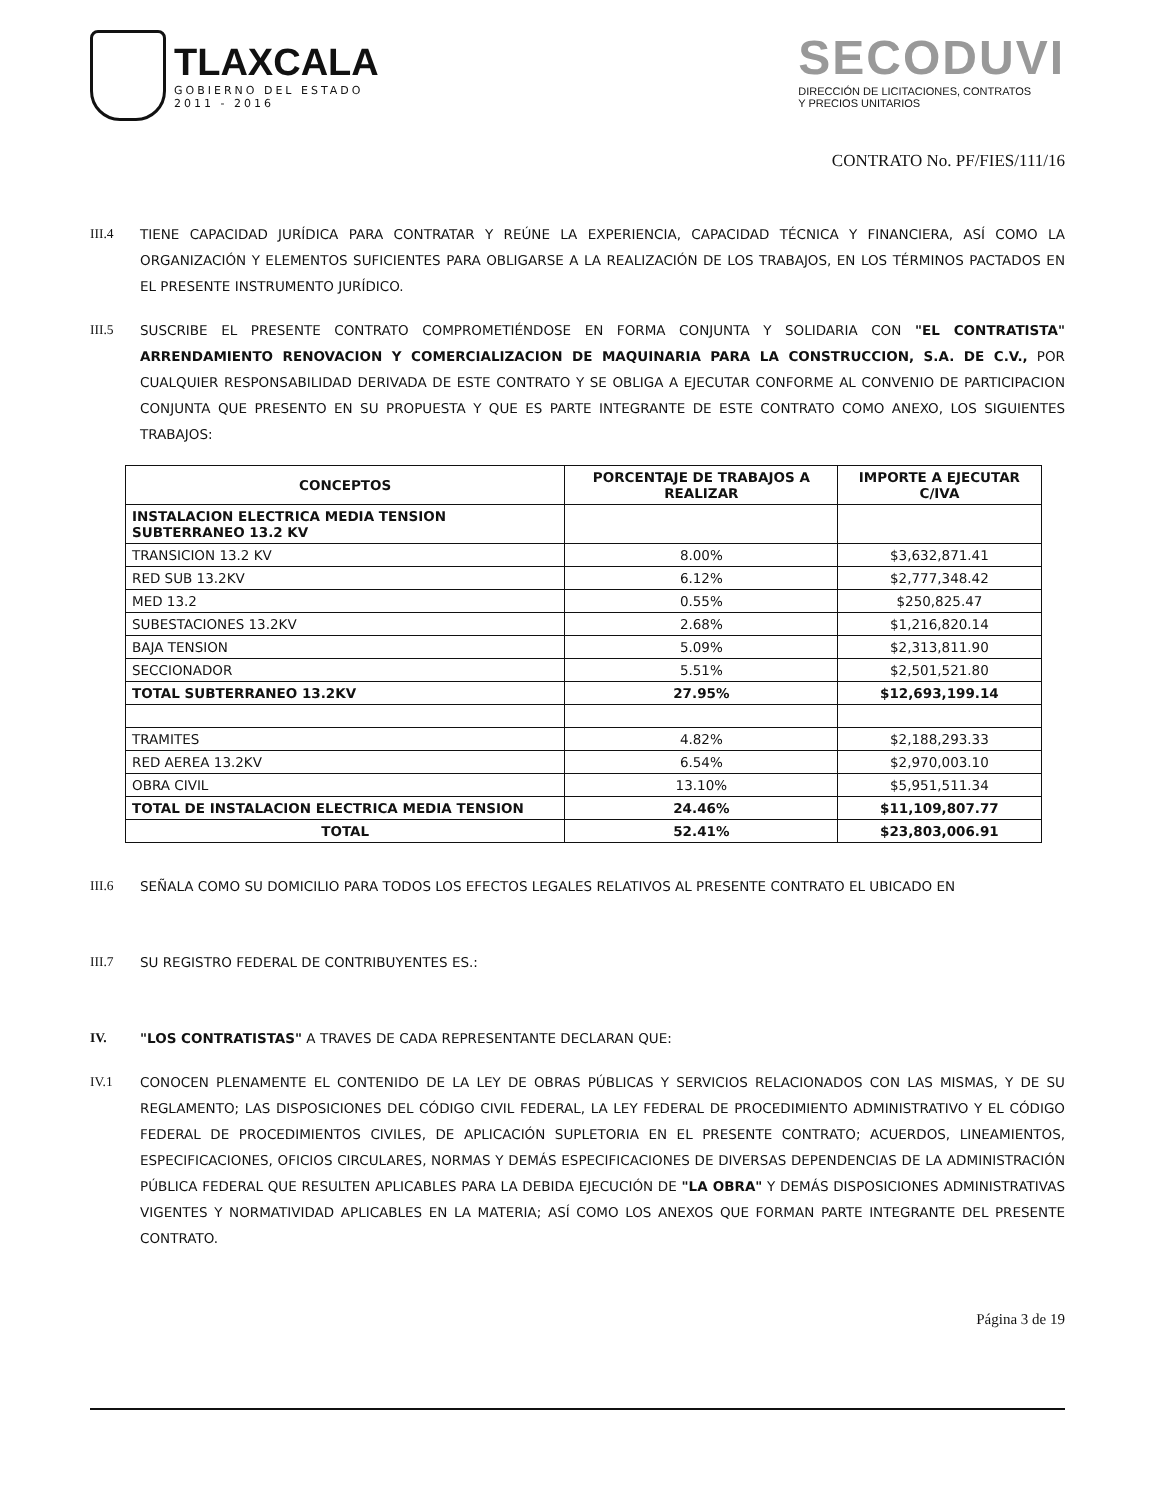TLAXCALA
GOBIERNO DEL ESTADO
2011 - 2016
SECODUVI
DIRECCIÓN DE LICITACIONES, CONTRATOS
Y PRECIOS UNITARIOS
CONTRATO No. PF/FIES/111/16
III.4 TIENE CAPACIDAD JURÍDICA PARA CONTRATAR Y REÚNE LA EXPERIENCIA, CAPACIDAD TÉCNICA Y FINANCIERA, ASÍ COMO LA ORGANIZACIÓN Y ELEMENTOS SUFICIENTES PARA OBLIGARSE A LA REALIZACIÓN DE LOS TRABAJOS, EN LOS TÉRMINOS PACTADOS EN EL PRESENTE INSTRUMENTO JURÍDICO.
III.5 SUSCRIBE EL PRESENTE CONTRATO COMPROMETIÉNDOSE EN FORMA CONJUNTA Y SOLIDARIA CON "EL CONTRATISTA" ARRENDAMIENTO RENOVACION Y COMERCIALIZACION DE MAQUINARIA PARA LA CONSTRUCCION, S.A. DE C.V., POR CUALQUIER RESPONSABILIDAD DERIVADA DE ESTE CONTRATO Y SE OBLIGA A EJECUTAR CONFORME AL CONVENIO DE PARTICIPACION CONJUNTA QUE PRESENTO EN SU PROPUESTA Y QUE ES PARTE INTEGRANTE DE ESTE CONTRATO COMO ANEXO, LOS SIGUIENTES TRABAJOS:
| CONCEPTOS | PORCENTAJE DE TRABAJOS A REALIZAR | IMPORTE A EJECUTAR C/IVA |
| --- | --- | --- |
| INSTALACION ELECTRICA MEDIA TENSION SUBTERRANEO 13.2 KV | | |
| TRANSICION 13.2 KV | 8.00% | $3,632,871.41 |
| RED SUB 13.2KV | 6.12% | $2,777,348.42 |
| MED 13.2 | 0.55% | $250,825.47 |
| SUBESTACIONES 13.2KV | 2.68% | $1,216,820.14 |
| BAJA TENSION | 5.09% | $2,313,811.90 |
| SECCIONADOR | 5.51% | $2,501,521.80 |
| TOTAL SUBTERRANEO 13.2KV | 27.95% | $12,693,199.14 |
| TRAMITES | 4.82% | $2,188,293.33 |
| RED AEREA 13.2KV | 6.54% | $2,970,003.10 |
| OBRA CIVIL | 13.10% | $5,951,511.34 |
| TOTAL DE INSTALACION ELECTRICA MEDIA TENSION | 24.46% | $11,109,807.77 |
| TOTAL | 52.41% | $23,803,006.91 |
III.6 SEÑALA COMO SU DOMICILIO PARA TODOS LOS EFECTOS LEGALES RELATIVOS AL PRESENTE CONTRATO EL UBICADO EN
III.7 SU REGISTRO FEDERAL DE CONTRIBUYENTES ES.:
IV. "LOS CONTRATISTAS" A TRAVES DE CADA REPRESENTANTE DECLARAN QUE:
IV.1 CONOCEN PLENAMENTE EL CONTENIDO DE LA LEY DE OBRAS PÚBLICAS Y SERVICIOS RELACIONADOS CON LAS MISMAS, Y DE SU REGLAMENTO; LAS DISPOSICIONES DEL CÓDIGO CIVIL FEDERAL, LA LEY FEDERAL DE PROCEDIMIENTO ADMINISTRATIVO Y EL CÓDIGO FEDERAL DE PROCEDIMIENTOS CIVILES, DE APLICACIÓN SUPLETORIA EN EL PRESENTE CONTRATO; ACUERDOS, LINEAMIENTOS, ESPECIFICACIONES, OFICIOS CIRCULARES, NORMAS Y DEMÁS ESPECIFICACIONES DE DIVERSAS DEPENDENCIAS DE LA ADMINISTRACIÓN PÚBLICA FEDERAL QUE RESULTEN APLICABLES PARA LA DEBIDA EJECUCIÓN DE "LA OBRA" Y DEMÁS DISPOSICIONES ADMINISTRATIVAS VIGENTES Y NORMATIVIDAD APLICABLES EN LA MATERIA; ASÍ COMO LOS ANEXOS QUE FORMAN PARTE INTEGRANTE DEL PRESENTE CONTRATO.
Página 3 de 19